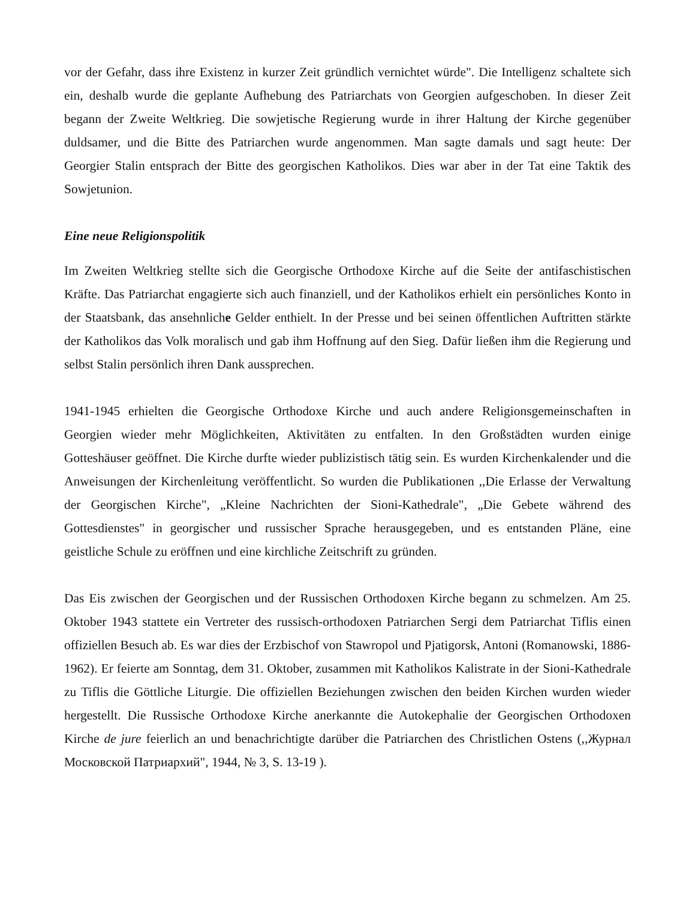vor der Gefahr, dass ihre Existenz in kurzer Zeit gründlich vernichtet würde". Die Intelligenz schaltete sich ein, deshalb wurde die geplante Aufhebung des Patriarchats von Georgien aufgeschoben. In dieser Zeit begann der Zweite Weltkrieg. Die sowjetische Regierung wurde in ihrer Haltung der Kirche gegenüber duldsamer, und die Bitte des Patriarchen wurde angenommen. Man sagte damals und sagt heute: Der Georgier Stalin entsprach der Bitte des georgischen Katholikos. Dies war aber in der Tat eine Taktik des Sowjetunion.
Eine neue Religionspolitik
Im Zweiten Weltkrieg stellte sich die Georgische Orthodoxe Kirche auf die Seite der antifaschistischen Kräfte. Das Patriarchat engagierte sich auch finanziell, und der Katholikos erhielt ein persönliches Konto in der Staatsbank, das ansehnliche Gelder enthielt. In der Presse und bei seinen öffentlichen Auftritten stärkte der Katholikos das Volk moralisch und gab ihm Hoffnung auf den Sieg. Dafür ließen ihm die Regierung und selbst Stalin persönlich ihren Dank aussprechen.
1941-1945 erhielten die Georgische Orthodoxe Kirche und auch andere Religionsgemeinschaften in Georgien wieder mehr Möglichkeiten, Aktivitäten zu entfalten. In den Großstädten wurden einige Gotteshäuser geöffnet. Die Kirche durfte wieder publizistisch tätig sein. Es wurden Kirchenkalender und die Anweisungen der Kirchenleitung veröffentlicht. So wurden die Publikationen ,,Die Erlasse der Verwaltung der Georgischen Kirche", „Kleine Nachrichten der Sioni-Kathedrale", „Die Gebete während des Gottesdienstes" in georgischer und russischer Sprache herausgegeben, und es entstanden Pläne, eine geistliche Schule zu eröffnen und eine kirchliche Zeitschrift zu gründen.
Das Eis zwischen der Georgischen und der Russischen Orthodoxen Kirche begann zu schmelzen. Am 25. Oktober 1943 stattete ein Vertreter des russisch-orthodoxen Patriarchen Sergi dem Patriarchat Tiflis einen offiziellen Besuch ab. Es war dies der Erzbischof von Stawropol und Pjatigorsk, Antoni (Romanowski, 1886-1962). Er feierte am Sonntag, dem 31. Oktober, zusammen mit Katholikos Kalistrate in der Sioni-Kathedrale zu Tiflis die Göttliche Liturgie. Die offiziellen Beziehungen zwischen den beiden Kirchen wurden wieder hergestellt. Die Russische Orthodoxe Kirche anerkannte die Autokephalie der Georgischen Orthodoxen Kirche de jure feierlich an und benachrichtigte darüber die Patriarchen des Christlichen Ostens (,,Журнал Московской Патриархий", 1944, № 3, S. 13-19 ).